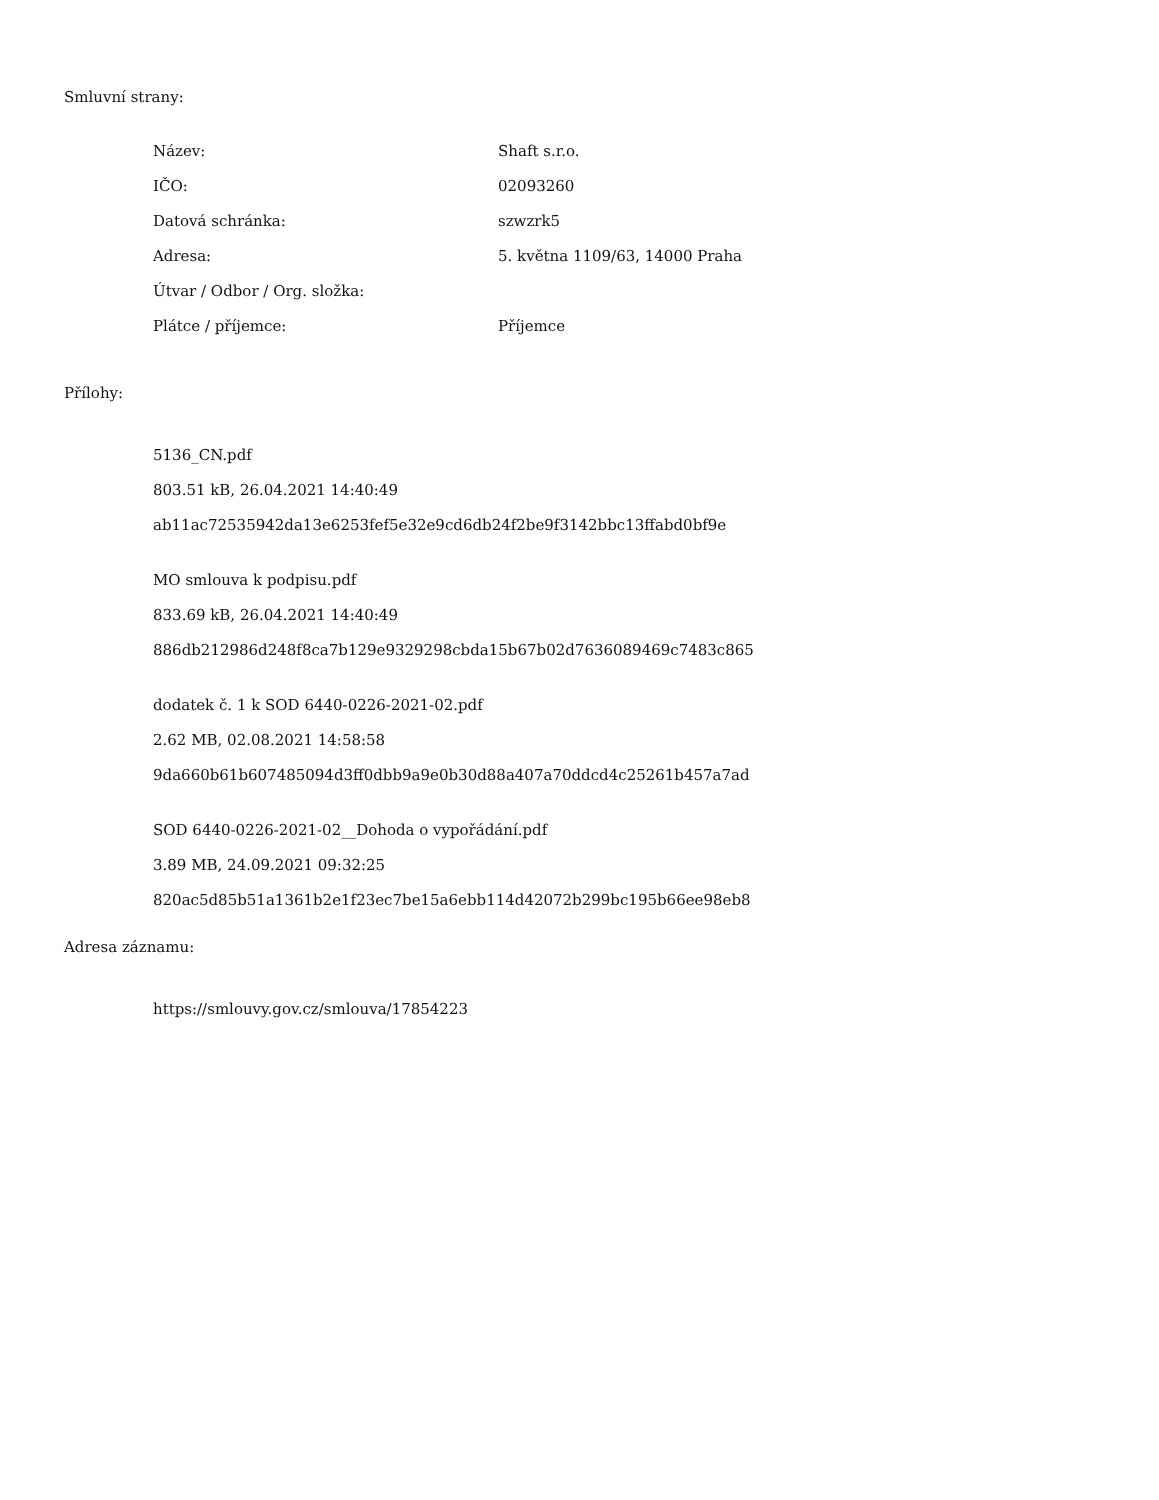Smluvní strany:
| Název: | Shaft s.r.o. |
| IČO: | 02093260 |
| Datová schránka: | szwzrk5 |
| Adresa: | 5. května 1109/63, 14000 Praha |
| Útvar / Odbor / Org. složka: | |
| Plátce / příjemce: | Příjemce |
Přílohy:
5136_CN.pdf
803.51 kB, 26.04.2021 14:40:49
ab11ac72535942da13e6253fef5e32e9cd6db24f2be9f3142bbc13ffabd0bf9e
MO smlouva k podpisu.pdf
833.69 kB, 26.04.2021 14:40:49
886db212986d248f8ca7b129e9329298cbda15b67b02d7636089469c7483c865
dodatek č. 1 k SOD 6440-0226-2021-02.pdf
2.62 MB, 02.08.2021 14:58:58
9da660b61b607485094d3ff0dbb9a9e0b30d88a407a70ddcd4c25261b457a7ad
SOD 6440-0226-2021-02__Dohoda o vypořádání.pdf
3.89 MB, 24.09.2021 09:32:25
820ac5d85b51a1361b2e1f23ec7be15a6ebb114d42072b299bc195b66ee98eb8
Adresa záznamu:
https://smlouvy.gov.cz/smlouva/17854223